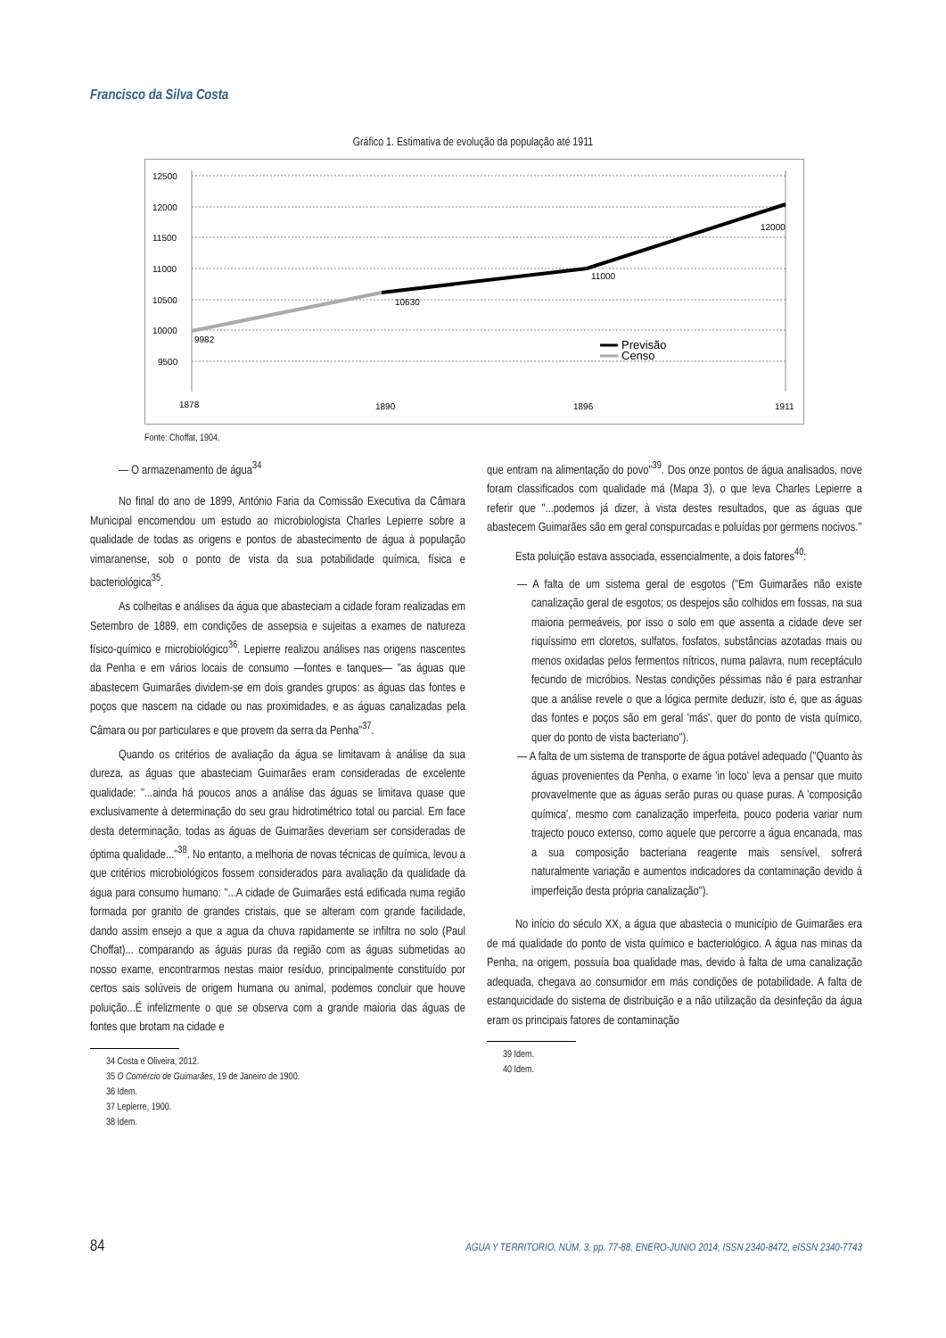Francisco da Silva Costa
Gráfico 1. Estimativa de evolução da população até 1911
12500
12000
11500
11000
10500
10000
9500
9982
10630
11000
12000
Previsão
Censo
1878
1890
1896
1911
Fonte: Choffat, 1904.
— O armazenamento de água<sup>34</sup>
No final do ano de 1899, António Faria da Comissão Executiva da Câmara Municipal encomendou um estudo ao microbiologista Charles Lepierre sobre a qualidade de todas as origens e pontos de abastecimento de água à população vimaranense, sob o ponto de vista da sua potabilidade química, física e bacteriológica<sup>35</sup>.
As colheitas e análises da água que abasteciam a cidade foram realizadas em Setembro de 1889, em condições de assepsia e sujeitas a exames de natureza físico-químico e microbiológico<sup>36</sup>. Lepierre realizou análises nas origens nascentes da Penha e em vários locais de consumo —fontes e tanques— "as águas que abastecem Guimarães dividem-se em dois grandes grupos: as águas das fontes e poços que nascem na cidade ou nas proximidades, e as águas canalizadas pela Câmara ou por particulares e que provem da serra da Penha"<sup>37</sup>.
Quando os critérios de avaliação da água se limitavam à análise da sua dureza, as águas que abasteciam Guimarães eram consideradas de excelente qualidade: "...ainda há poucos anos a análise das águas se limitava quase que exclusivamente à determinação do seu grau hidrotimétrico total ou parcial. Em face desta determinação, todas as águas de Guimarães deveriam ser consideradas de óptima qualidade..."<sup>38</sup>. No entanto, a melhoria de novas técnicas de química, levou a que critérios microbiológicos fossem considerados para avaliação da qualidade da água para consumo humano: "...A cidade de Guimarães está edificada numa região formada por granito de grandes cristais, que se alteram com grande facilidade, dando assim ensejo a que a agua da chuva rapidamente se infiltra no solo (Paul Choffat)... comparando as águas puras da região com as águas submetidas ao nosso exame, encontrarmos nestas maior resíduo, principalmente constituído por certos sais solúveis de origem humana ou animal, podemos concluir que houve poluição...É infelizmente o que se observa com a grande maioria das águas de fontes que brotam na cidade e
34 Costa e Oliveira, 2012.
35 O Comércio de Guimarães, 19 de Janeiro de 1900.
36 Idem.
37 Lepierre, 1900.
38 Idem.
que entram na alimentação do povo"<sup>39</sup>. Dos onze pontos de água analisados, nove foram classificados com qualidade má (Mapa 3), o que leva Charles Lepierre a referir que "...podemos já dizer, à vista destes resultados, que as águas que abastecem Guimarães são em geral conspurcadas e poluídas por germens nocivos."
Esta poluição estava associada, essencialmente, a dois fatores<sup>40</sup>:
— A falta de um sistema geral de esgotos ("Em Guimarães não existe canalização geral de esgotos; os despejos são colhidos em fossas, na sua maioria permeáveis, por isso o solo em que assenta a cidade deve ser riquíssimo em cloretos, sulfatos, fosfatos, substâncias azotadas mais ou menos oxidadas pelos fermentos nítricos, numa palavra, num receptáculo fecundo de micróbios. Nestas condições péssimas não é para estranhar que a análise revele o que a lógica permite deduzir, isto é, que as águas das fontes e poços são em geral 'más', quer do ponto de vista químico, quer do ponto de vista bacteriano").
— A falta de um sistema de transporte de água potável adequado ("Quanto às águas provenientes da Penha, o exame 'in loco' leva a pensar que muito provavelmente que as águas serão puras ou quase puras. A 'composição química', mesmo com canalização imperfeita, pouco poderia variar num trajecto pouco extenso, como aquele que percorre a água encanada, mas a sua composição bacteriana reagente mais sensível, sofrerá naturalmente variação e aumentos indicadores da contaminação devido à imperfeição desta própria canalização").
No início do século XX, a água que abastecia o município de Guimarães era de má qualidade do ponto de vista químico e bacteriológico. A água nas minas da Penha, na origem, possuía boa qualidade mas, devido à falta de uma canalização adequada, chegava ao consumidor em más condições de potabilidade. A falta de estanquicidade do sistema de distribuição e a não utilização da desinfeção da água eram os principais fatores de contaminação
39 Idem.
40 Idem.
84 AGUA Y TERRITORIO, NÚM. 3, pp. 77-88, ENERO-JUNIO 2014, ISSN 2340-8472, eISSN 2340-7743